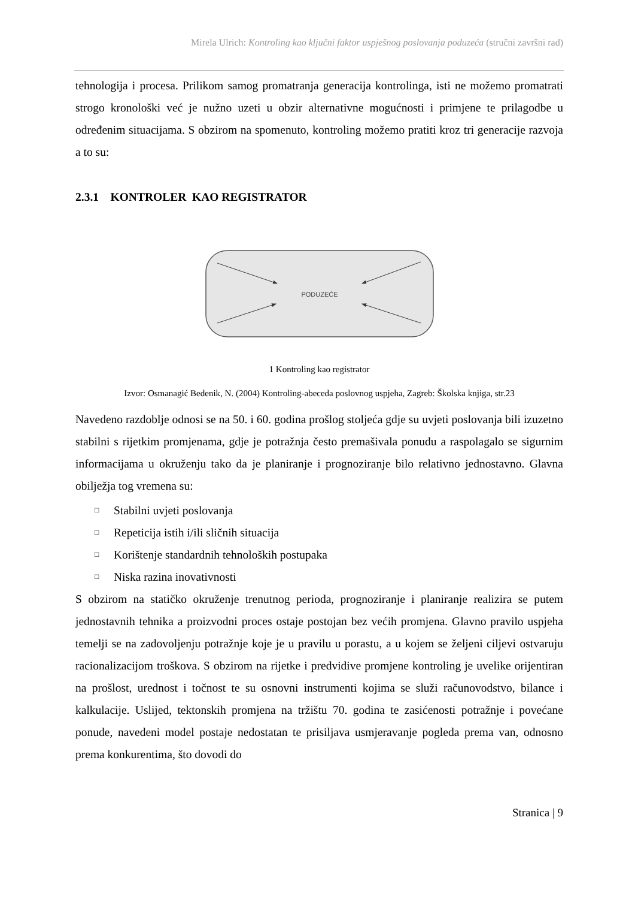Mirela Ulrich: Kontroling kao ključni faktor uspješnog poslovanja poduzeća (stručni završni rad)
tehnologija i procesa. Prilikom samog promatranja generacija kontrolinga, isti ne možemo promatrati strogo kronološki već je nužno uzeti u obzir alternativne mogućnosti i primjene te prilagodbe u određenim situacijama. S obzirom na spomenuto, kontroling možemo pratiti kroz tri generacije razvoja a to su:
2.3.1 KONTROLER KAO REGISTRATOR
PODUZEĆE
1 Kontroling kao registrator
Izvor: Osmanagić Bedenik, N. (2004) Kontroling-abeceda poslovnog uspjeha, Zagreb: Školska knjiga, str.23
Navedeno razdoblje odnosi se na 50. i 60. godina prošlog stoljeća gdje su uvjeti poslovanja bili izuzetno stabilni s rijetkim promjenama, gdje je potražnja često premašivala ponudu a raspolagalo se sigurnim informacijama u okruženju tako da je planiranje i prognoziranje bilo relativno jednostavno. Glavna obilježja tog vremena su:
□ Stabilni uvjeti poslovanja
□ Repeticija istih i/ili sličnih situacija
□ Korištenje standardnih tehnoloških postupaka
□ Niska razina inovativnosti
S obzirom na statičko okruženje trenutnog perioda, prognoziranje i planiranje realizira se putem jednostavnih tehnika a proizvodni proces ostaje postojan bez većih promjena. Glavno pravilo uspjeha temelji se na zadovoljenju potražnje koje je u pravilu u porastu, a u kojem se željeni ciljevi ostvaruju racionalizacijom troškova. S obzirom na rijetke i predvidive promjene kontroling je uvelike orijentiran na prošlost, urednost i točnost te su osnovni instrumenti kojima se služi računovodstvo, bilance i kalkulacije. Uslijed, tektonskih promjena na tržištu 70. godina te zasićenosti potražnje i povećane ponude, navedeni model postaje nedostatan te prisiljava usmjeravanje pogleda prema van, odnosno prema konkurentima, što dovodi do
Stranica | 9